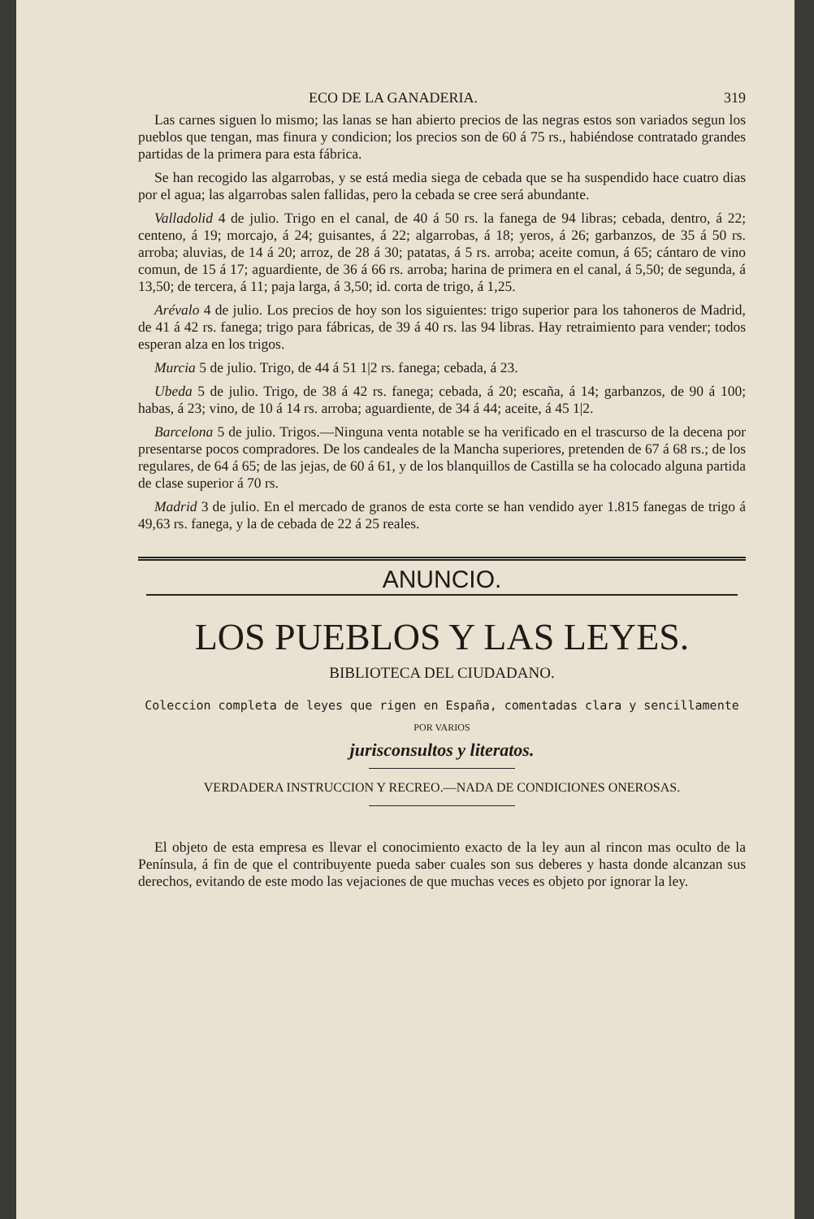ECO DE LA GANADERIA. 319
Las carnes siguen lo mismo; las lanas se han abierto precios de las negras estos son variados segun los pueblos que tengan, mas finura y condicion; los precios son de 60 á 75 rs., habiéndose contratado grandes partidas de la primera para esta fábrica.
Se han recogido las algarrobas, y se está media siega de cebada que se ha suspendido hace cuatro dias por el agua; las algarrobas salen fallidas, pero la cebada se cree será abundante.
Valladolid 4 de julio. Trigo en el canal, de 40 á 50 rs. la fanega de 94 libras; cebada, dentro, á 22; centeno, á 19; morcajo, á 24; guisantes, á 22; algarrobas, á 18; yeros, á 26; garbanzos, de 35 á 50 rs. arroba; aluvias, de 14 á 20; arroz, de 28 á 30; patatas, á 5 rs. arroba; aceite comun, á 65; cántaro de vino comun, de 15 á 17; aguardiente, de 36 á 66 rs. arroba; harina de primera en el canal, á 5,50; de segunda, á 13,50; de tercera, á 11; paja larga, á 3,50; id. corta de trigo, á 1,25.
Arévalo 4 de julio. Los precios de hoy son los siguientes: trigo superior para los tahoneros de Madrid, de 41 á 42 rs. fanega; trigo para fábricas, de 39 á 40 rs. las 94 libras. Hay retraimiento para vender; todos esperan alza en los trigos.
Murcia 5 de julio. Trigo, de 44 á 51 1|2 rs. fanega; cebada, á 23.
Ubeda 5 de julio. Trigo, de 38 á 42 rs. fanega; cebada, á 20; escaña, á 14; garbanzos, de 90 á 100; habas, á 23; vino, de 10 á 14 rs. arroba; aguardiente, de 34 á 44; aceite, á 45 1|2.
Barcelona 5 de julio. Trigos.—Ninguna venta notable se ha verificado en el trascurso de la decena por presentarse pocos compradores. De los candeales de la Mancha superiores, pretenden de 67 á 68 rs.; de los regulares, de 64 á 65; de las jejas, de 60 á 61, y de los blanquillos de Castilla se ha colocado alguna partida de clase superior á 70 rs.
Madrid 3 de julio. En el mercado de granos de esta corte se han vendido ayer 1.815 fanegas de trigo á 49,63 rs. fanega, y la de cebada de 22 á 25 reales.
ANUNCIO.
LOS PUEBLOS Y LAS LEYES.
BIBLIOTECA DEL CIUDADANO.
Coleccion completa de leyes que rigen en España, comentadas clara y sencillamente
POR VARIOS
jurisconsultos y literatos.
VERDADERA INSTRUCCION Y RECREO.—NADA DE CONDICIONES ONEROSAS.
El objeto de esta empresa es llevar el conocimiento exacto de la ley aun al rincon mas oculto de la Península, á fin de que el contribuyente pueda saber cuales son sus deberes y hasta donde alcanzan sus derechos, evitando de este modo las vejaciones de que muchas veces es objeto por ignorar la ley.